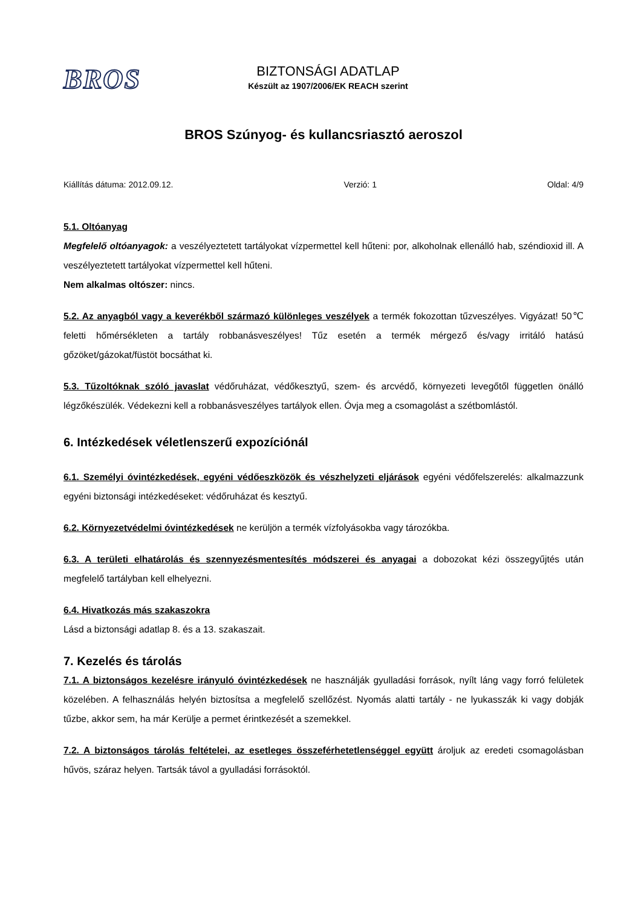BROS
BIZTONSÁGI ADATLAP
Készült az 1907/2006/EK REACH szerint
BROS Szúnyog- és kullancsriasztó aeroszol
Kiállítás dátuma: 2012.09.12. Verzió: 1 Oldal: 4/9
5.1. Oltóanyag
Megfelelő oltóanyagok: a veszélyeztetett tartályokat vízpermettel kell hűteni: por, alkoholnak ellenálló hab, széndioxid ill. A veszélyeztetett tartályokat vízpermettel kell hűteni.
Nem alkalmas oltószer: nincs.
5.2. Az anyagból vagy a keverékből származó különleges veszélyek a termék fokozottan tűzveszélyes. Vigyázat! 50℃ feletti hőmérsékleten a tartály robbanásveszélyes! Tűz esetén a termék mérgező és/vagy irritáló hatású gőzöket/gázokat/füstöt bocsáthat ki.
5.3. Tűzoltóknak szóló javaslat védőruházat, védőkesztyű, szem- és arcvédő, környezeti levegőtől független önálló légzőkészülék. Védekezni kell a robbanásveszélyes tartályok ellen. Óvja meg a csomagolást a szétbomlástól.
6. Intézkedések véletlenszerű expozíciónál
6.1. Személyi óvintézkedések, egyéni védőeszközök és vészhelyzeti eljárások egyéni védőfelszerelés: alkalmazzunk egyéni biztonsági intézkedéseket: védőruházat és kesztyű.
6.2. Környezetvédelmi óvintézkedések ne kerüljön a termék vízfolyásokba vagy tározókba.
6.3. A területi elhatárolás és szennyezésmentesítés módszerei és anyagai a dobozokat kézi összegyűjtés után megfelelő tartályban kell elhelyezni.
6.4. Hivatkozás más szakaszokra
Lásd a biztonsági adatlap 8. és a 13. szakaszait.
7. Kezelés és tárolás
7.1. A biztonságos kezelésre irányuló óvintézkedések ne használják gyulladási források, nyílt láng vagy forró felületek közelében. A felhasználás helyén biztosítsa a megfelelő szellőzést. Nyomás alatti tartály - ne lyukasszák ki vagy dobják tűzbe, akkor sem, ha már Kerülje a permet érintkezését a szemekkel.
7.2. A biztonságos tárolás feltételei, az esetleges összeférhetetlenséggel együtt ároljuk az eredeti csomagolásban hűvös, száraz helyen. Tartsák távol a gyulladási forrásoktól.